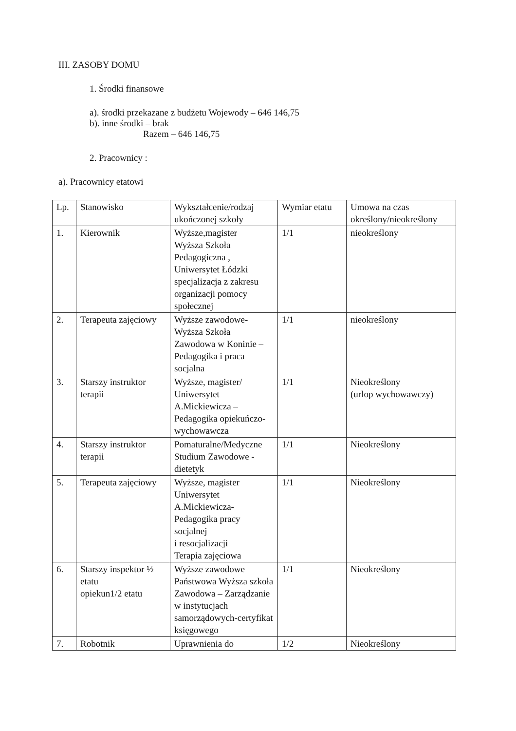III. ZASOBY DOMU
1. Środki finansowe
a). środki przekazane z budżetu Wojewody – 646 146,75
b). inne środki – brak
Razem – 646 146,75
2. Pracownicy :
a). Pracownicy etatowi
| Lp. | Stanowisko | Wykształcenie/rodzaj ukończonej szkoły | Wymiar etatu | Umowa na czas określony/nieokreślony |
| 1. | Kierownik | Wyższe,magister Wyższa Szkoła Pedagogiczna , Uniwersytet Łódzki specjalizacja z zakresu organizacji pomocy społecznej | 1/1 | nieokreślony |
| 2. | Terapeuta zajęciowy | Wyższe zawodowe- Wyższa Szkoła Zawodowa w Koninie – Pedagogika i praca socjalna | 1/1 | nieokreślony |
| 3. | Starszy instruktor terapii | Wyższe, magister/ Uniwersytet A.Mickiewicza – Pedagogika opiekuńczo-wychowawcza | 1/1 | Nieokreślony (urlop wychowawczy) |
| 4. | Starszy instruktor terapii | Pomaturalne/Medyczne Studium Zawodowe - dietetyk | 1/1 | Nieokreślony |
| 5. | Terapeuta zajęciowy | Wyższe, magister Uniwersytet A.Mickiewicza-Pedagogika pracy socjalnej i resocjalizacji Terapia zajęciowa | 1/1 | Nieokreślony |
| 6. | Starszy inspektor ½ etatu opiekun1/2 etatu | Wyższe zawodowe Państwowa Wyższa szkoła Zawodowa – Zarządzanie w instytucjach samorządowych-certyfikat księgowego | 1/1 | Nieokreślony |
| 7. | Robotnik | Uprawnienia do | 1/2 | Nieokreślony |